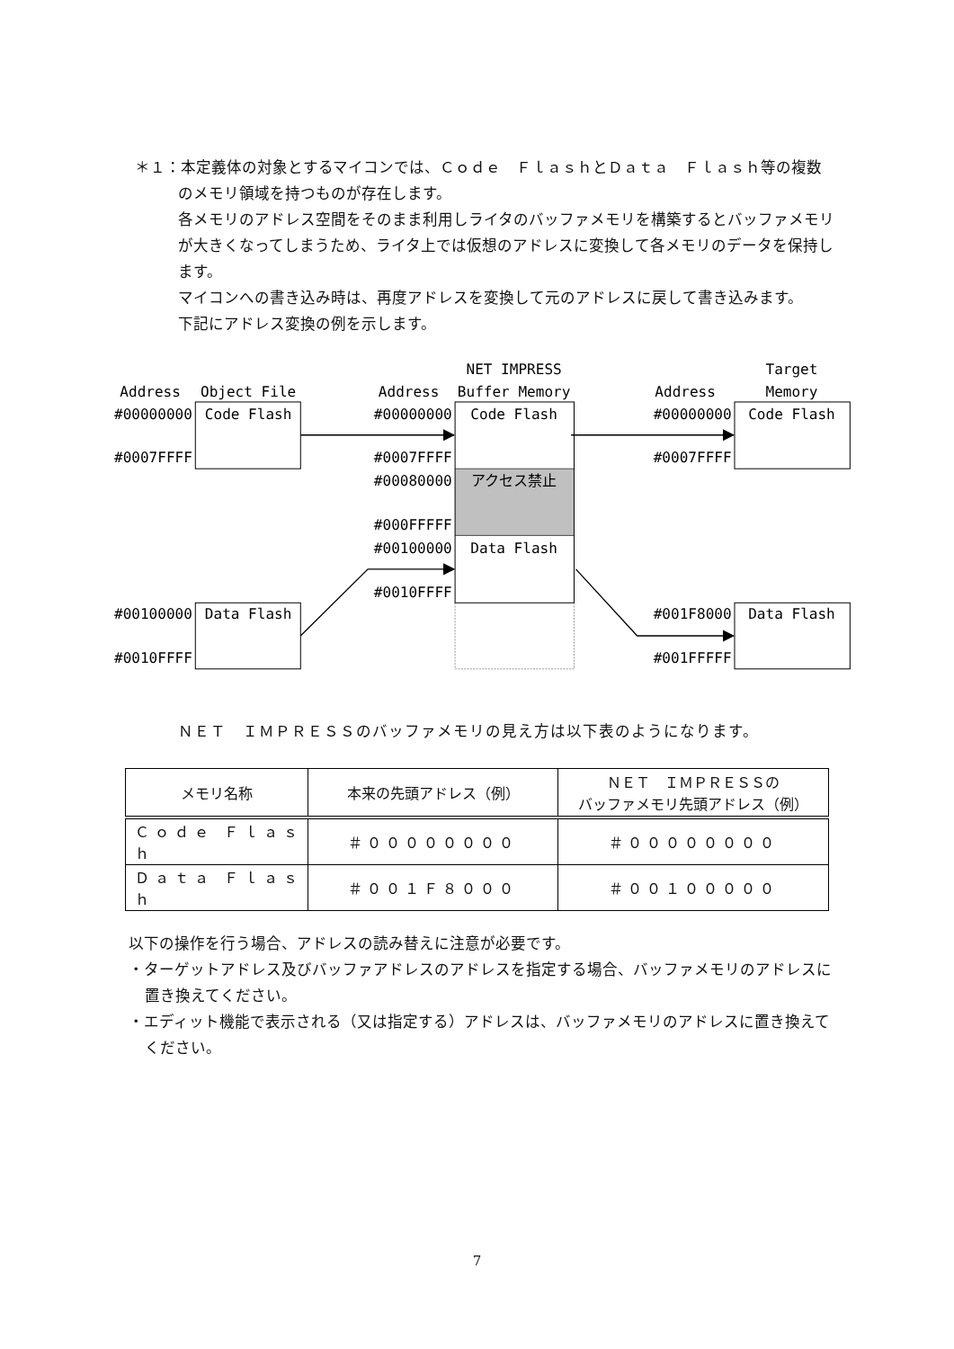＊１：本定義体の対象とするマイコンでは、Ｃｏｄｅ　ＦｌａｓｈとＤａｔａ　Ｆｌａｓｈ等の複数のメモリ領域を持つものが存在します。
各メモリのアドレス空間をそのまま利用しライタのバッファメモリを構築するとバッファメモリが大きくなってしまうため、ライタ上では仮想のアドレスに変換して各メモリのデータを保持します。
マイコンへの書き込み時は、再度アドレスを変換して元のアドレスに戻して書き込みます。
下記にアドレス変換の例を示します。
Address
Object File
Address
NET IMPRESS
Buffer Memory
Address
Target
Memory
#00000000
Code Flash
#0007FFFF
#00000000
Code Flash
#0007FFFF
#00080000
アクセス禁止
#000FFFFF
#00100000
Data Flash
#0010FFFF
#00000000
Code Flash
#0007FFFF
#00100000
Data Flash
#0010FFFF
#001F8000
Data Flash
#001FFFFF
ＮＥＴ　ＩＭＰＲＥＳＳのバッファメモリの見え方は以下表のようになります。
| メモリ名称 | 本来の先頭アドレス（例） | ＮＥＴ ＩＭＰＲＥＳＳの バッファメモリ先頭アドレス（例） |
| --- | --- | --- |
| Ｃｏｄｅ Ｆｌａｓｈ | ＃００００００００ | ＃００００００００ |
| Ｄａｔａ Ｆｌａｓｈ | ＃００１Ｆ８０００ | ＃００１０００００ |
以下の操作を行う場合、アドレスの読み替えに注意が必要です。
・ターゲットアドレス及びバッファアドレスのアドレスを指定する場合、バッファメモリのアドレスに置き換えてください。
・エディット機能で表示される（又は指定する）アドレスは、バッファメモリのアドレスに置き換えてください。
7